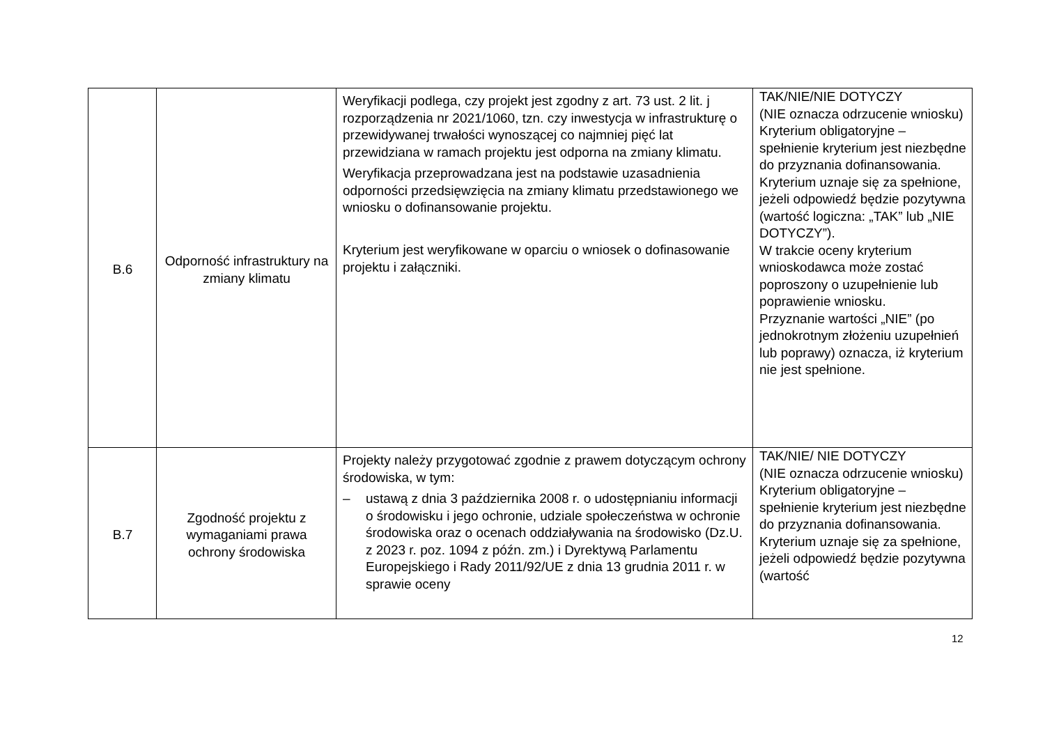| B.6 | Odporność infrastruktury na zmiany klimatu | Weryfikacji podlega, czy projekt jest zgodny z art. 73 ust. 2 lit. j rozporządzenia nr 2021/1060, tzn. czy inwestycja w infrastrukturę o przewidywanej trwałości wynoszącej co najmniej pięć lat przewidziana w ramach projektu jest odporna na zmiany klimatu. Weryfikacja przeprowadzana jest na podstawie uzasadnienia odporności przedsięwzięcia na zmiany klimatu przedstawionego we wniosku o dofinansowanie projektu. Kryterium jest weryfikowane w oparciu o wniosek o dofinasowanie projektu i załączniki. | TAK/NIE/NIE DOTYCZY (NIE oznacza odrzucenie wniosku) Kryterium obligatoryjne – spełnienie kryterium jest niezbędne do przyznania dofinansowania. Kryterium uznaje się za spełnione, jeżeli odpowiedź będzie pozytywna (wartość logiczna: „TAK” lub „NIE DOTYCZY”). W trakcie oceny kryterium wnioskodawca może zostać poproszony o uzupełnienie lub poprawienie wniosku. Przyznanie wartości „NIE” (po jednokrotnym złożeniu uzupełnień lub poprawy) oznacza, iż kryterium nie jest spełnione. |
| B.7 | Zgodność projektu z wymaganiami prawa ochrony środowiska | Projekty należy przygotować zgodnie z prawem dotyczącym ochrony środowiska, w tym: – ustawą z dnia 3 października 2008 r. o udostępnianiu informacji o środowisku i jego ochronie, udziale społeczeństwa w ochronie środowiska oraz o ocenach oddziaływania na środowisko (Dz.U. z 2023 r. poz. 1094 z późn. zm.) i Dyrektywą Parlamentu Europejskiego i Rady 2011/92/UE z dnia 13 grudnia 2011 r. w sprawie oceny | TAK/NIE/ NIE DOTYCZY (NIE oznacza odrzucenie wniosku) Kryterium obligatoryjne – spełnienie kryterium jest niezbędne do przyznania dofinansowania. Kryterium uznaje się za spełnione, jeżeli odpowiedź będzie pozytywna (wartość |
12